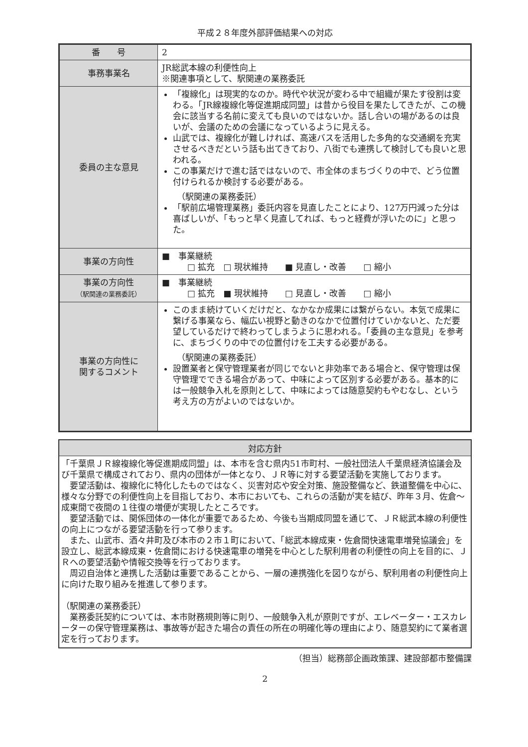平成２８年度外部評価結果への対応
| 番 号 | 2 |
| 事務事業名 | JR総武本線の利便性向上 ※関連事項として、駅関連の業務委託 |
| 委員の主な意見 | 「複線化」は現実的なのか。時代や状況が変わる中で組織が果たす役割は変わる。「JR線複線化等促進期成同盟」は昔から役目を果たしてきたが、この機会に該当する名前に変えても良いのではないか。話し合いの場があるのは良いが、会議のための会議になっているように見える。 山武では、複線化が難しければ、高速バスを活用した多角的な交通網を充実させるべきだという話も出てきており、八街でも連携して検討しても良いと思われる。 この事業だけで進む話ではないので、市全体のまちづくりの中で、どう位置付けられるか検討する必要がある。 （駅関連の業務委託） 「駅前広場管理業務」委託内容を見直したことにより、127万円減った分は喜ばしいが、「もっと早く見直してれば、もっと経費が浮いたのに」と思った。 |
| 事業の方向性 | ■ 事業継続 □ 拡充 □ 現状維持 ■ 見直し・改善 □ 縮小 |
| 事業の方向性 （駅関連の業務委託） | ■ 事業継続 □ 拡充 ■ 現状維持 □ 見直し・改善 □ 縮小 |
| 事業の方向性に 関するコメント | このまま続けていくだけだと、なかなか成果には繋がらない。本気で成果に繋げる事業なら、幅広い視野と動きのなかで位置付けていかないと、ただ要望しているだけで終わってしまうように思われる。「委員の主な意見」を参考に、まちづくりの中での位置付けを工夫する必要がある。 （駅関連の業務委託） 設置業者と保守管理業者が同じでないと非効率である場合と、保守管理は保守管理でできる場合があって、中味によって区別する必要がある。基本的には一般競争入札を原則として、中味によっては随意契約もやむなし、という考え方の方がよいのではないか。 |
| 対応方針 |
| --- |
| 「千葉県ＪＲ線複線化等促進期成同盟」は、本市を含む県内51市町村、一般社団法人千葉県経済協議会及び千葉県で構成されており、県内の団体が一体となり、ＪＲ等に対する要望活動を実施しております。 要望活動は、複線化に特化したものではなく、災害対応や安全対策、施設整備など、鉄道整備を中心に、様々な分野での利便性向上を目指しており、本市においても、これらの活動が実を結び、昨年３月、佐倉～成東間で夜間の１往復の増便が実現したところです。 要望活動では、関係団体の一体化が重要であるため、今後も当期成同盟を通じて、ＪＲ総武本線の利便性の向上につながる要望活動を行って参ります。 また、山武市、酒々井町及び本市の２市１町において、「総武本線成東・佐倉間快速電車増発協議会」を設立し、総武本線成東・佐倉間における快速電車の増発を中心とした駅利用者の利便性の向上を目的に、ＪＲへの要望活動や情報交換等を行っております。 周辺自治体と連携した活動は重要であることから、一層の連携強化を図りながら、駅利用者の利便性向上に向けた取り組みを推進して参ります。 （駅関連の業務委託） 業務委託契約については、本市財務規則等に則り、一般競争入札が原則ですが、エレベーター・エスカレーターの保守管理業務は、事故等が起きた場合の責任の所在の明確化等の理由により、随意契約にて業者選定を行っております。 |
（担当）総務部企画政策課、建設部都市整備課
2